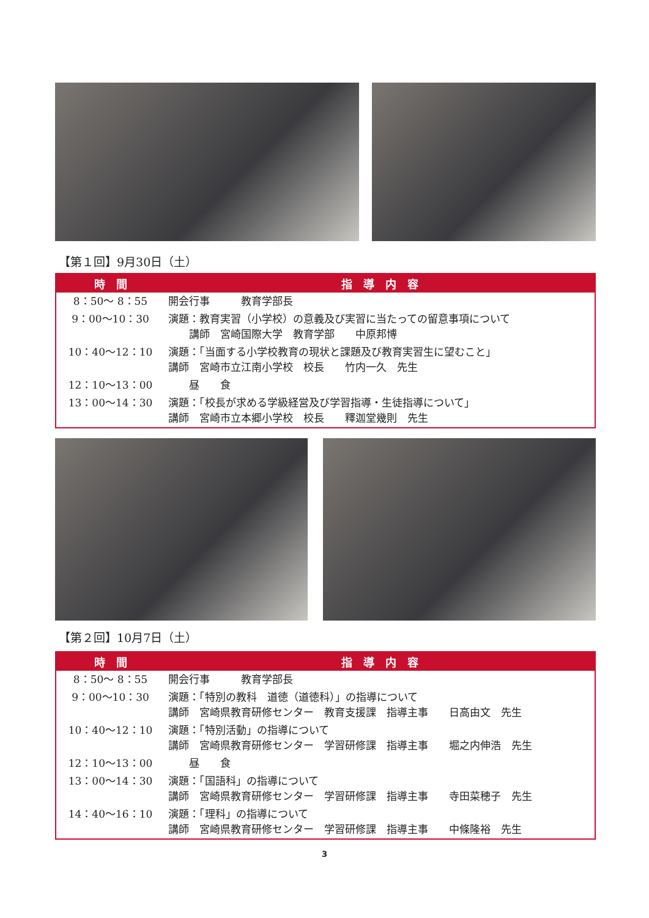【第１回】9月30日（土）
| 時 間 | 指 導 内 容 |
| --- | --- |
| 8：50～ 8：55 | 開会行事 教育学部長 |
| 9：00～10：30 | 演題：教育実習（小学校）の意義及び実習に当たっての留意事項について 講師 宮崎国際大学 教育学部 中原邦博 |
| 10：40～12：10 | 演題：「当面する小学校教育の現状と課題及び教育実習生に望むこと」 講師 宮崎市立江南小学校 校長 竹内一久 先生 |
| 12：10～13：00 | 昼 食 |
| 13：00～14：30 | 演題：「校長が求める学級経営及び学習指導・生徒指導について」 講師 宮崎市立本郷小学校 校長 釋迦堂幾則 先生 |
【第２回】10月7日（土）
| 時 間 | 指 導 内 容 |
| --- | --- |
| 8：50～ 8：55 | 開会行事 教育学部長 |
| 9：00～10：30 | 演題：「特別の教科 道徳（道徳科）」の指導について 講師 宮崎県教育研修センター 教育支援課 指導主事 日高由文 先生 |
| 10：40～12：10 | 演題：「特別活動」の指導について 講師 宮崎県教育研修センター 学習研修課 指導主事 堀之内伸浩 先生 |
| 12：10～13：00 | 昼 食 |
| 13：00～14：30 | 演題：「国語科」の指導について 講師 宮崎県教育研修センター 学習研修課 指導主事 寺田菜穂子 先生 |
| 14：40～16：10 | 演題：「理科」の指導について 講師 宮崎県教育研修センター 学習研修課 指導主事 中條隆裕 先生 |
3